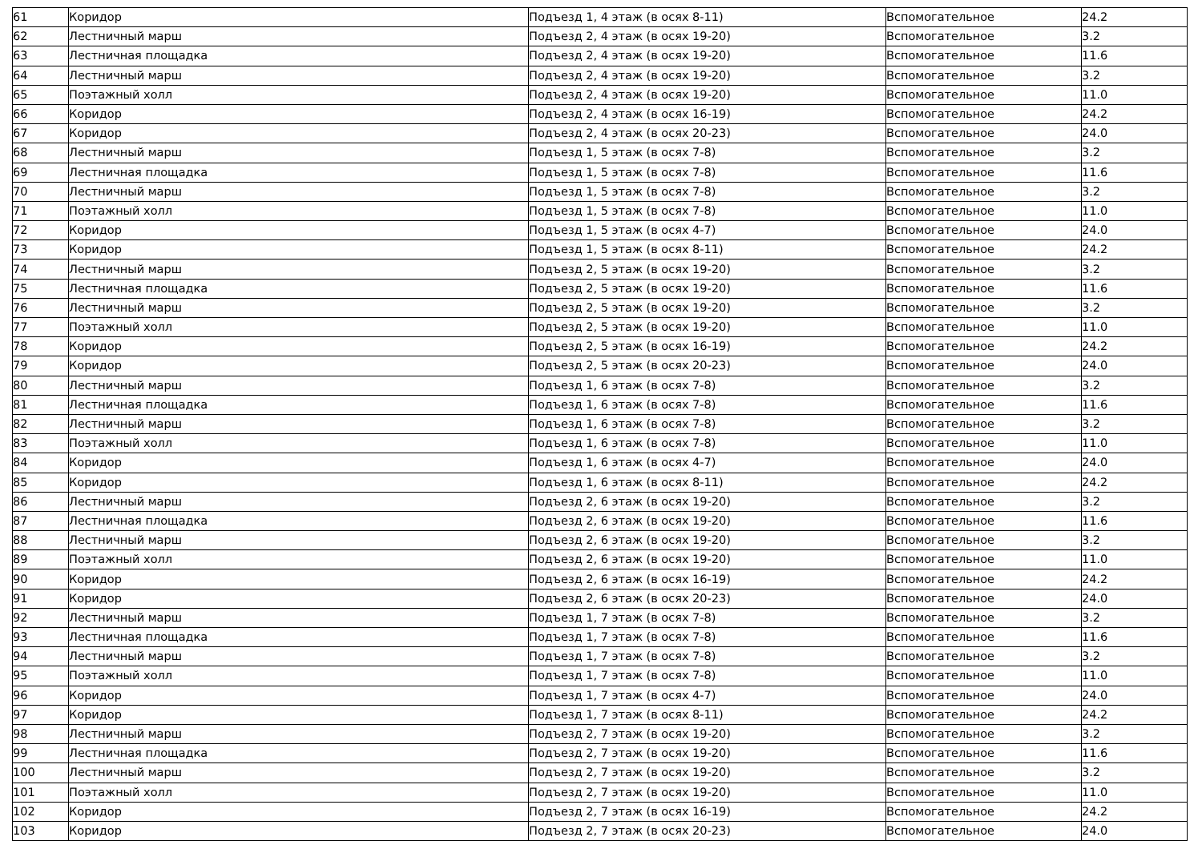| 61 | Коридор | Подъезд 1, 4 этаж (в осях 8-11) | Вспомогательное | 24.2 |
| 62 | Лестничный марш | Подъезд 2, 4 этаж (в осях 19-20) | Вспомогательное | 3.2 |
| 63 | Лестничная площадка | Подъезд 2, 4 этаж (в осях 19-20) | Вспомогательное | 11.6 |
| 64 | Лестничный марш | Подъезд 2, 4 этаж (в осях 19-20) | Вспомогательное | 3.2 |
| 65 | Поэтажный холл | Подъезд 2, 4 этаж (в осях 19-20) | Вспомогательное | 11.0 |
| 66 | Коридор | Подъезд 2, 4 этаж (в осях 16-19) | Вспомогательное | 24.2 |
| 67 | Коридор | Подъезд 2, 4 этаж (в осях 20-23) | Вспомогательное | 24.0 |
| 68 | Лестничный марш | Подъезд 1, 5 этаж (в осях 7-8) | Вспомогательное | 3.2 |
| 69 | Лестничная площадка | Подъезд 1, 5 этаж (в осях 7-8) | Вспомогательное | 11.6 |
| 70 | Лестничный марш | Подъезд 1, 5 этаж (в осях 7-8) | Вспомогательное | 3.2 |
| 71 | Поэтажный холл | Подъезд 1, 5 этаж (в осях 7-8) | Вспомогательное | 11.0 |
| 72 | Коридор | Подъезд 1, 5 этаж (в осях 4-7) | Вспомогательное | 24.0 |
| 73 | Коридор | Подъезд 1, 5 этаж (в осях 8-11) | Вспомогательное | 24.2 |
| 74 | Лестничный марш | Подъезд 2, 5 этаж (в осях 19-20) | Вспомогательное | 3.2 |
| 75 | Лестничная площадка | Подъезд 2, 5 этаж (в осях 19-20) | Вспомогательное | 11.6 |
| 76 | Лестничный марш | Подъезд 2, 5 этаж (в осях 19-20) | Вспомогательное | 3.2 |
| 77 | Поэтажный холл | Подъезд 2, 5 этаж (в осях 19-20) | Вспомогательное | 11.0 |
| 78 | Коридор | Подъезд 2, 5 этаж (в осях 16-19) | Вспомогательное | 24.2 |
| 79 | Коридор | Подъезд 2, 5 этаж (в осях 20-23) | Вспомогательное | 24.0 |
| 80 | Лестничный марш | Подъезд 1, 6 этаж (в осях 7-8) | Вспомогательное | 3.2 |
| 81 | Лестничная площадка | Подъезд 1, 6 этаж (в осях 7-8) | Вспомогательное | 11.6 |
| 82 | Лестничный марш | Подъезд 1, 6 этаж (в осях 7-8) | Вспомогательное | 3.2 |
| 83 | Поэтажный холл | Подъезд 1, 6 этаж (в осях 7-8) | Вспомогательное | 11.0 |
| 84 | Коридор | Подъезд 1, 6 этаж (в осях 4-7) | Вспомогательное | 24.0 |
| 85 | Коридор | Подъезд 1, 6 этаж (в осях 8-11) | Вспомогательное | 24.2 |
| 86 | Лестничный марш | Подъезд 2, 6 этаж (в осях 19-20) | Вспомогательное | 3.2 |
| 87 | Лестничная площадка | Подъезд 2, 6 этаж (в осях 19-20) | Вспомогательное | 11.6 |
| 88 | Лестничный марш | Подъезд 2, 6 этаж (в осях 19-20) | Вспомогательное | 3.2 |
| 89 | Поэтажный холл | Подъезд 2, 6 этаж (в осях 19-20) | Вспомогательное | 11.0 |
| 90 | Коридор | Подъезд 2, 6 этаж (в осях 16-19) | Вспомогательное | 24.2 |
| 91 | Коридор | Подъезд 2, 6 этаж (в осях 20-23) | Вспомогательное | 24.0 |
| 92 | Лестничный марш | Подъезд 1, 7 этаж (в осях 7-8) | Вспомогательное | 3.2 |
| 93 | Лестничная площадка | Подъезд 1, 7 этаж (в осях 7-8) | Вспомогательное | 11.6 |
| 94 | Лестничный марш | Подъезд 1, 7 этаж (в осях 7-8) | Вспомогательное | 3.2 |
| 95 | Поэтажный холл | Подъезд 1, 7 этаж (в осях 7-8) | Вспомогательное | 11.0 |
| 96 | Коридор | Подъезд 1, 7 этаж (в осях 4-7) | Вспомогательное | 24.0 |
| 97 | Коридор | Подъезд 1, 7 этаж (в осях 8-11) | Вспомогательное | 24.2 |
| 98 | Лестничный марш | Подъезд 2, 7 этаж (в осях 19-20) | Вспомогательное | 3.2 |
| 99 | Лестничная площадка | Подъезд 2, 7 этаж (в осях 19-20) | Вспомогательное | 11.6 |
| 100 | Лестничный марш | Подъезд 2, 7 этаж (в осях 19-20) | Вспомогательное | 3.2 |
| 101 | Поэтажный холл | Подъезд 2, 7 этаж (в осях 19-20) | Вспомогательное | 11.0 |
| 102 | Коридор | Подъезд 2, 7 этаж (в осях 16-19) | Вспомогательное | 24.2 |
| 103 | Коридор | Подъезд 2, 7 этаж (в осях 20-23) | Вспомогательное | 24.0 |